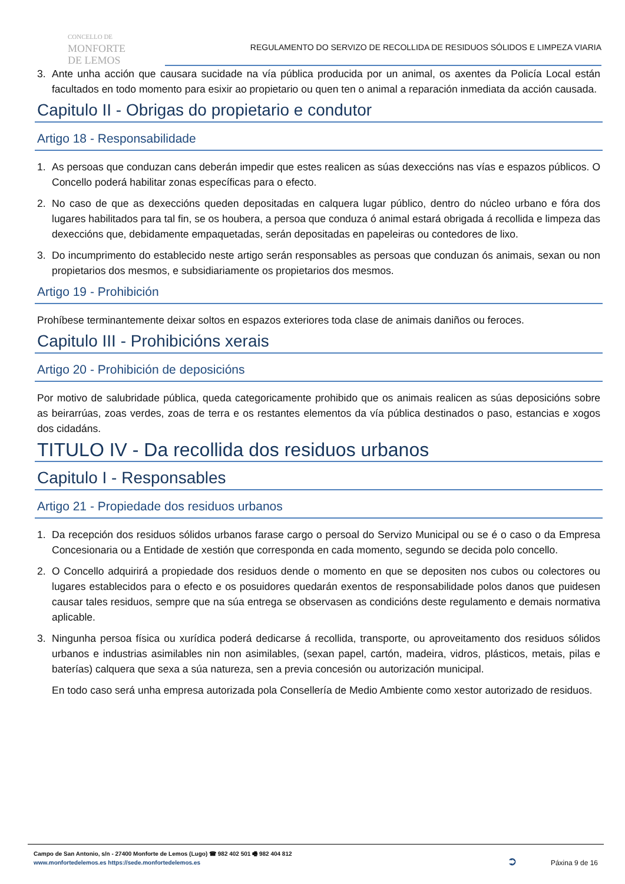CONCELLO DE
MONFORTE
DE LEMOS
REGULAMENTO DO SERVIZO DE RECOLLIDA DE RESIDUOS SÓLIDOS E LIMPEZA VIARIA
3. Ante unha acción que causara sucidade na vía pública producida por un animal, os axentes da Policía Local están facultados en todo momento para esixir ao propietario ou quen ten o animal a reparación inmediata da acción causada.
Capitulo II - Obrigas do propietario e condutor
Artigo 18 - Responsabilidade
1. As persoas que conduzan cans deberán impedir que estes realicen as súas dexeccións nas vías e espazos públicos. O Concello poderá habilitar zonas específicas para o efecto.
2. No caso de que as dexeccións queden depositadas en calquera lugar público, dentro do núcleo urbano e fóra dos lugares habilitados para tal fin, se os houbera, a persoa que conduza ó animal estará obrigada á recollida e limpeza das dexeccións que, debidamente empaquetadas, serán depositadas en papeleiras ou contedores de lixo.
3. Do incumprimento do establecido neste artigo serán responsables as persoas que conduzan ós animais, sexan ou non propietarios dos mesmos, e subsidiariamente os propietarios dos mesmos.
Artigo 19 - Prohibición
Prohíbese terminantemente deixar soltos en espazos exteriores toda clase de animais daniños ou feroces.
Capitulo III - Prohibicións xerais
Artigo 20 - Prohibición de deposicións
Por motivo de salubridade pública, queda categoricamente prohibido que os animais realicen as súas deposicións sobre as beirarrúas, zoas verdes, zoas de terra e os restantes elementos da vía pública destinados o paso, estancias e xogos dos cidadáns.
TITULO IV - Da recollida dos residuos urbanos
Capitulo I - Responsables
Artigo 21 - Propiedade dos residuos urbanos
1. Da recepción dos residuos sólidos urbanos farase cargo o persoal do Servizo Municipal ou se é o caso o da Empresa Concesionaria ou a Entidade de xestión que corresponda en cada momento, segundo se decida polo concello.
2. O Concello adquirirá a propiedade dos residuos dende o momento en que se depositen nos cubos ou colectores ou lugares establecidos para o efecto e os posuidores quedarán exentos de responsabilidade polos danos que puidesen causar tales residuos, sempre que na súa entrega se observasen as condicións deste regulamento e demais normativa aplicable.
3. Ningunha persoa física ou xurídica poderá dedicarse á recollida, transporte, ou aproveitamento dos residuos sólidos urbanos e industrias asimilables nin non asimilables, (sexan papel, cartón, madeira, vidros, plásticos, metais, pilas e baterías) calquera que sexa a súa natureza, sen a previa concesión ou autorización municipal.
En todo caso será unha empresa autorizada pola Consellería de Medio Ambiente como xestor autorizado de residuos.
Campo de San Antonio, s/n - 27400 Monforte de Lemos (Lugo) ☎ 982 402 501 🖷 982 404 812
www.monfortedelemos.es https://sede.monfortedelemos.es
➲ Páxina 9 de 16